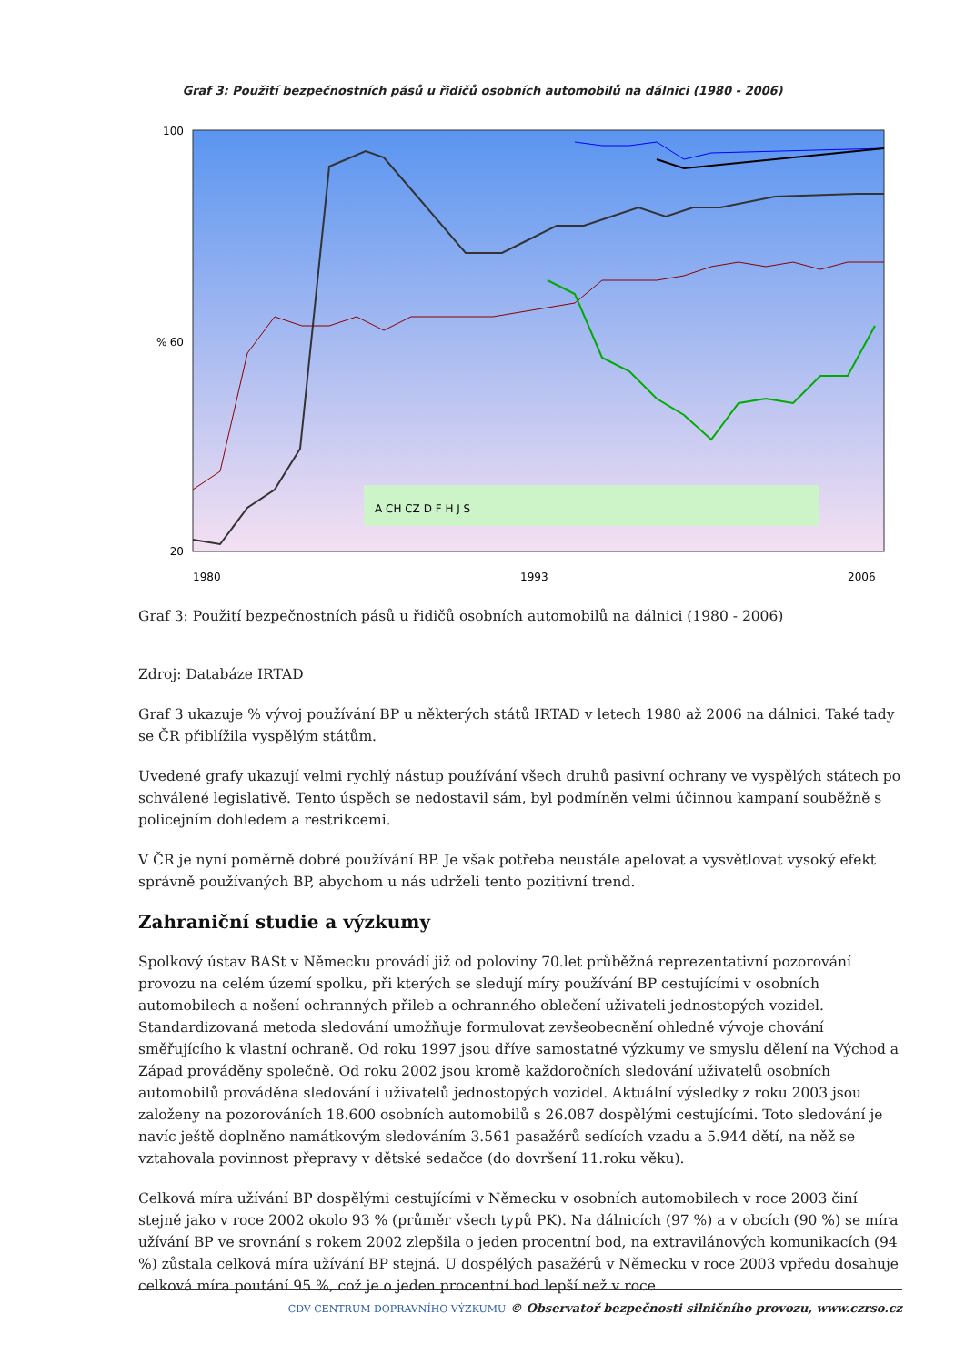Graf 3: Použití bezpečnostních pásů u řidičů osobních automobilů na dálnici (1980 - 2006)
100
60
20
%
1980
1993
2006
A CH CZ D F H J S
Graf 3: Použití bezpečnostních pásů u řidičů osobních automobilů na dálnici (1980 - 2006)
Zdroj: Databáze IRTAD
Graf 3 ukazuje % vývoj používání BP u některých států IRTAD v letech 1980 až 2006 na dálnici. Také tady se ČR přiblížila vyspělým státům.
Uvedené grafy ukazují velmi rychlý nástup používání všech druhů pasivní ochrany ve vyspělých státech po schválené legislativě. Tento úspěch se nedostavil sám, byl podmíněn velmi účinnou kampaní souběžně s policejním dohledem a restrikcemi.
V ČR je nyní poměrně dobré používání BP. Je však potřeba neustále apelovat a vysvětlovat vysoký efekt správně používaných BP, abychom u nás udrželi tento pozitivní trend.
Zahraniční studie a výzkumy
Spolkový ústav BASt v Německu provádí již od poloviny 70.let průběžná reprezentativní pozorování provozu na celém území spolku, při kterých se sledují míry používání BP cestujícími v osobních automobilech a nošení ochranných přileb a ochranného oblečení uživateli jednostopých vozidel. Standardizovaná metoda sledování umožňuje formulovat zevšeobecnění ohledně vývoje chování směřujícího k vlastní ochraně. Od roku 1997 jsou dříve samostatné výzkumy ve smyslu dělení na Východ a Západ prováděny společně. Od roku 2002 jsou kromě každoročních sledování uživatelů osobních automobilů prováděna sledování i uživatelů jednostopých vozidel. Aktuální výsledky z roku 2003 jsou založeny na pozorováních 18.600 osobních automobilů s 26.087 dospělými cestujícími. Toto sledování je navíc ještě doplněno namátkovým sledováním 3.561 pasažérů sedících vzadu a 5.944 dětí, na něž se vztahovala povinnost přepravy v dětské sedačce (do dovršení 11.roku věku).
Celková míra užívání BP dospělými cestujícími v Německu v osobních automobilech v roce 2003 činí stejně jako v roce 2002 okolo 93 % (průměr všech typů PK). Na dálnicích (97 %) a v obcích (90 %) se míra užívání BP ve srovnání s rokem 2002 zlepšila o jeden procentní bod, na extravilánových komunikacích (94 %) zůstala celková míra užívání BP stejná. U dospělých pasažérů v Německu v roce 2003 vpředu dosahuje celková míra poutání 95 %, což je o jeden procentní bod lepší než v roce
CDV CENTRUM DOPRAVNÍHO VÝZKUMU © Observatoř bezpečnosti silničního provozu, www.czrso.cz